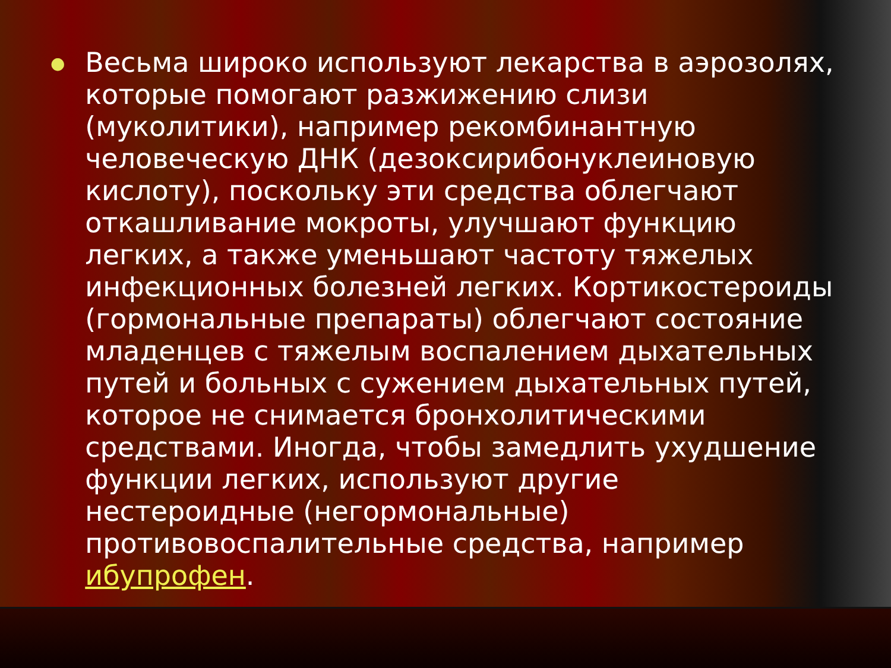●
Весьма широко используют лекарства в аэрозолях, которые помогают разжижению слизи (муколитики), например рекомбинантную человеческую ДНК (дезоксирибонуклеиновую кислоту), поскольку эти средства облегчают откашливание мокроты, улучшают функцию легких, а также уменьшают частоту тяжелых инфекционных болезней легких. Кортикостероиды (гормональные препараты) облегчают состояние младенцев с тяжелым воспалением дыхательных путей и больных с сужением дыхательных путей, которое не снимается бронхолитическими средствами. Иногда, чтобы замедлить ухудшение функции легких, используют другие нестероидные (негормональные) противовоспалительные средства, например ибупрофен.